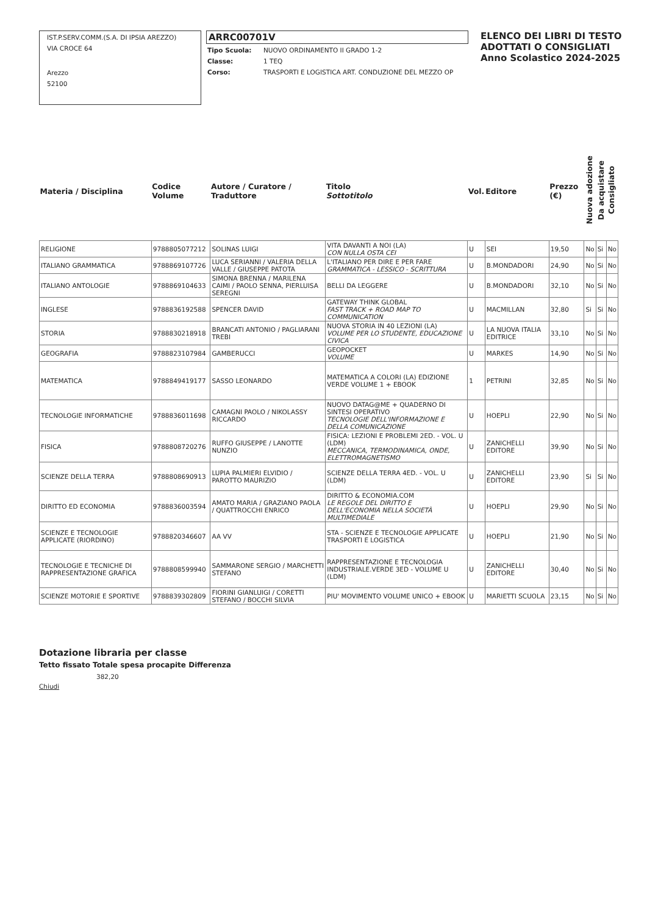IST.P.SERV.COMM.(S.A. DI IPSIA AREZZO)
VIA CROCE 64
Arezzo
52100
ARRC00701V
| Tipo Scuola: | NUOVO ORDINAMENTO II GRADO 1-2 |
| Classe: | 1 TEQ |
| Corso: | TRASPORTI E LOGISTICA ART. CONDUZIONE DEL MEZZO OP |
ELENCO DEI LIBRI DI TESTO
ADOTTATI O CONSIGLIATI
Anno Scolastico 2024-2025
| Materia / Disciplina | Codice Volume | Autore / Curatore / Traduttore | Titolo Sottotitolo | Vol. | Editore | Prezzo (€) | Nuova adozione | Da acquistare | Consigliato |
| --- | --- | --- | --- | --- | --- | --- | --- | --- | --- |
| RELIGIONE | 9788805077212 | SOLINAS LUIGI | VITA DAVANTI A NOI (LA) CON NULLA OSTA CEI | U | SEI | 19,50 | No | Si | No |
| ITALIANO GRAMMATICA | 9788869107726 | LUCA SERIANNI / VALERIA DELLA VALLE / GIUSEPPE PATOTA | L'ITALIANO PER DIRE E PER FARE GRAMMATICA - LESSICO - SCRITTURA | U | B.MONDADORI | 24,90 | No | Si | No |
| ITALIANO ANTOLOGIE | 9788869104633 | SIMONA BRENNA / MARILENA CAIMI / PAOLO SENNA, PIERLUISA SEREGNI | BELLI DA LEGGERE | U | B.MONDADORI | 32,10 | No | Si | No |
| INGLESE | 9788836192588 | SPENCER DAVID | GATEWAY THINK GLOBAL FAST TRACK + ROAD MAP TO COMMUNICATION | U | MACMILLAN | 32,80 | Si | Si | No |
| STORIA | 9788830218918 | BRANCATI ANTONIO / PAGLIARANI TREBI | NUOVA STORIA IN 40 LEZIONI (LA) VOLUME PER LO STUDENTE, EDUCAZIONE CIVICA | U | LA NUOVA ITALIA EDITRICE | 33,10 | No | Si | No |
| GEOGRAFIA | 9788823107984 | GAMBERUCCI | GEOPOCKET VOLUME | U | MARKES | 14,90 | No | Si | No |
| MATEMATICA | 9788849419177 | SASSO LEONARDO | MATEMATICA A COLORI (LA) EDIZIONE VERDE VOLUME 1 + EBOOK | 1 | PETRINI | 32,85 | No | Si | No |
| TECNOLOGIE INFORMATICHE | 9788836011698 | CAMAGNI PAOLO / NIKOLASSY RICCARDO | NUOVO DATAG@ME + QUADERNO DI SINTESI OPERATIVO TECNOLOGIE DELL'INFORMAZIONE E DELLA COMUNICAZIONE | U | HOEPLI | 22,90 | No | Si | No |
| FISICA | 9788808720276 | RUFFO GIUSEPPE / LANOTTE NUNZIO | FISICA: LEZIONI E PROBLEMI 2ED. - VOL. U (LDM) MECCANICA, TERMODINAMICA, ONDE, ELETTROMAGNETISMO | U | ZANICHELLI EDITORE | 39,90 | No | Si | No |
| SCIENZE DELLA TERRA | 9788808690913 | LUPIA PALMIERI ELVIDIO / PAROTTO MAURIZIO | SCIENZE DELLA TERRA 4ED. - VOL. U (LDM) | U | ZANICHELLI EDITORE | 23,90 | Si | Si | No |
| DIRITTO ED ECONOMIA | 9788836003594 | AMATO MARIA / GRAZIANO PAOLA / QUATTROCCHI ENRICO | DIRITTO & ECONOMIA.COM LE REGOLE DEL DIRITTO E DELL'ECONOMIA NELLA SOCIETÀ MULTIMEDIALE | U | HOEPLI | 29,90 | No | Si | No |
| SCIENZE E TECNOLOGIE APPLICATE (RIORDINO) | 9788820346607 | AA VV | STA - SCIENZE E TECNOLOGIE APPLICATE TRASPORTI E LOGISTICA | U | HOEPLI | 21,90 | No | Si | No |
| TECNOLOGIE E TECNICHE DI RAPPRESENTAZIONE GRAFICA | 9788808599940 | SAMMARONE SERGIO / MARCHETTI STEFANO | RAPPRESENTAZIONE E TECNOLOGIA INDUSTRIALE.VERDE 3ED - VOLUME U (LDM) | U | ZANICHELLI EDITORE | 30,40 | No | Si | No |
| SCIENZE MOTORIE E SPORTIVE | 9788839302809 | FIORINI GIANLUIGI / CORETTI STEFANO / BOCCHI SILVIA | PIU' MOVIMENTO VOLUME UNICO + EBOOK | U | MARIETTI SCUOLA | 23,15 | No | Si | No |
Dotazione libraria per classe
Tetto fissato Totale spesa procapite Differenza
382,20
Chiudi